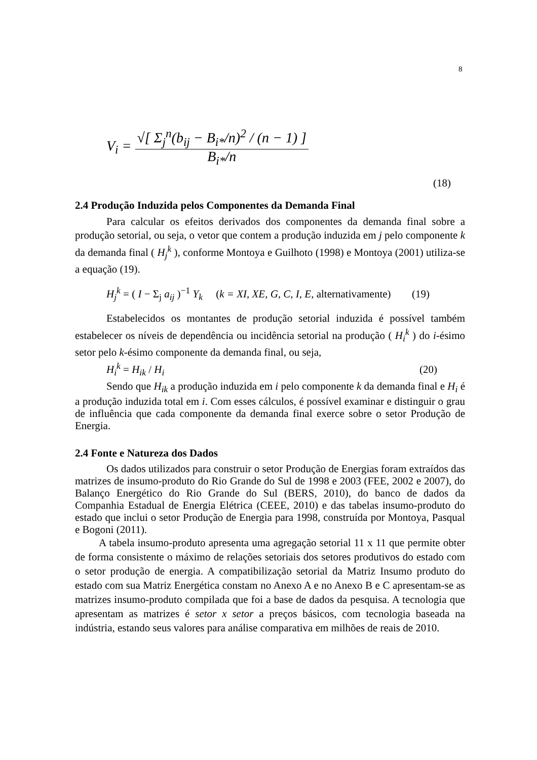8
V<sub>i</sub> = √[ Σ<sub>j</sub><sup>n</sup>(b<sub>ij</sub> − B<sub>i*</sub>/n)<sup>2</sup> / (n − 1) ] B<sub>i*</sub>/n
(18)
2.4 Produção Induzida pelos Componentes da Demanda Final
Para calcular os efeitos derivados dos componentes da demanda final sobre a produção setorial, ou seja, o vetor que contem a produção induzida em j pelo componente k da demanda final ( H<sub>j</sub><sup>k</sup> ), conforme Montoya e Guilhoto (1998) e Montoya (2001) utiliza-se a equação (19).
H<sub>j</sub><sup>k</sup> = ( I − Σ<sub>j</sub> a<sub>ij</sub> )<sup>−1</sup> Y<sub>k</sub> (k = XI, XE, G, C, I, E, alternativamente)
(19)
Estabelecidos os montantes de produção setorial induzida é possível também estabelecer os níveis de dependência ou incidência setorial na produção ( H<sub>i</sub><sup>k</sup> ) do i-ésimo setor pelo k-ésimo componente da demanda final, ou seja,
H<sub>i</sub><sup>k</sup> = H<sub>ik</sub> / H<sub>i</sub> (20)
Sendo que H<sub>ik</sub> a produção induzida em i pelo componente k da demanda final e H<sub>i</sub> é a produção induzida total em i. Com esses cálculos, é possível examinar e distinguir o grau de influência que cada componente da demanda final exerce sobre o setor Produção de Energia.
2.4 Fonte e Natureza dos Dados
Os dados utilizados para construir o setor Produção de Energias foram extraídos das matrizes de insumo-produto do Rio Grande do Sul de 1998 e 2003 (FEE, 2002 e 2007), do Balanço Energético do Rio Grande do Sul (BERS, 2010), do banco de dados da Companhia Estadual de Energia Elétrica (CEEE, 2010) e das tabelas insumo-produto do estado que inclui o setor Produção de Energia para 1998, construída por Montoya, Pasqual e Bogoni (2011).
A tabela insumo-produto apresenta uma agregação setorial 11 x 11 que permite obter de forma consistente o máximo de relações setoriais dos setores produtivos do estado com o setor produção de energia. A compatibilização setorial da Matriz Insumo produto do estado com sua Matriz Energética constam no Anexo A e no Anexo B e C apresentam-se as matrizes insumo-produto compilada que foi a base de dados da pesquisa. A tecnologia que apresentam as matrizes é setor x setor a preços básicos, com tecnologia baseada na indústria, estando seus valores para análise comparativa em milhões de reais de 2010.